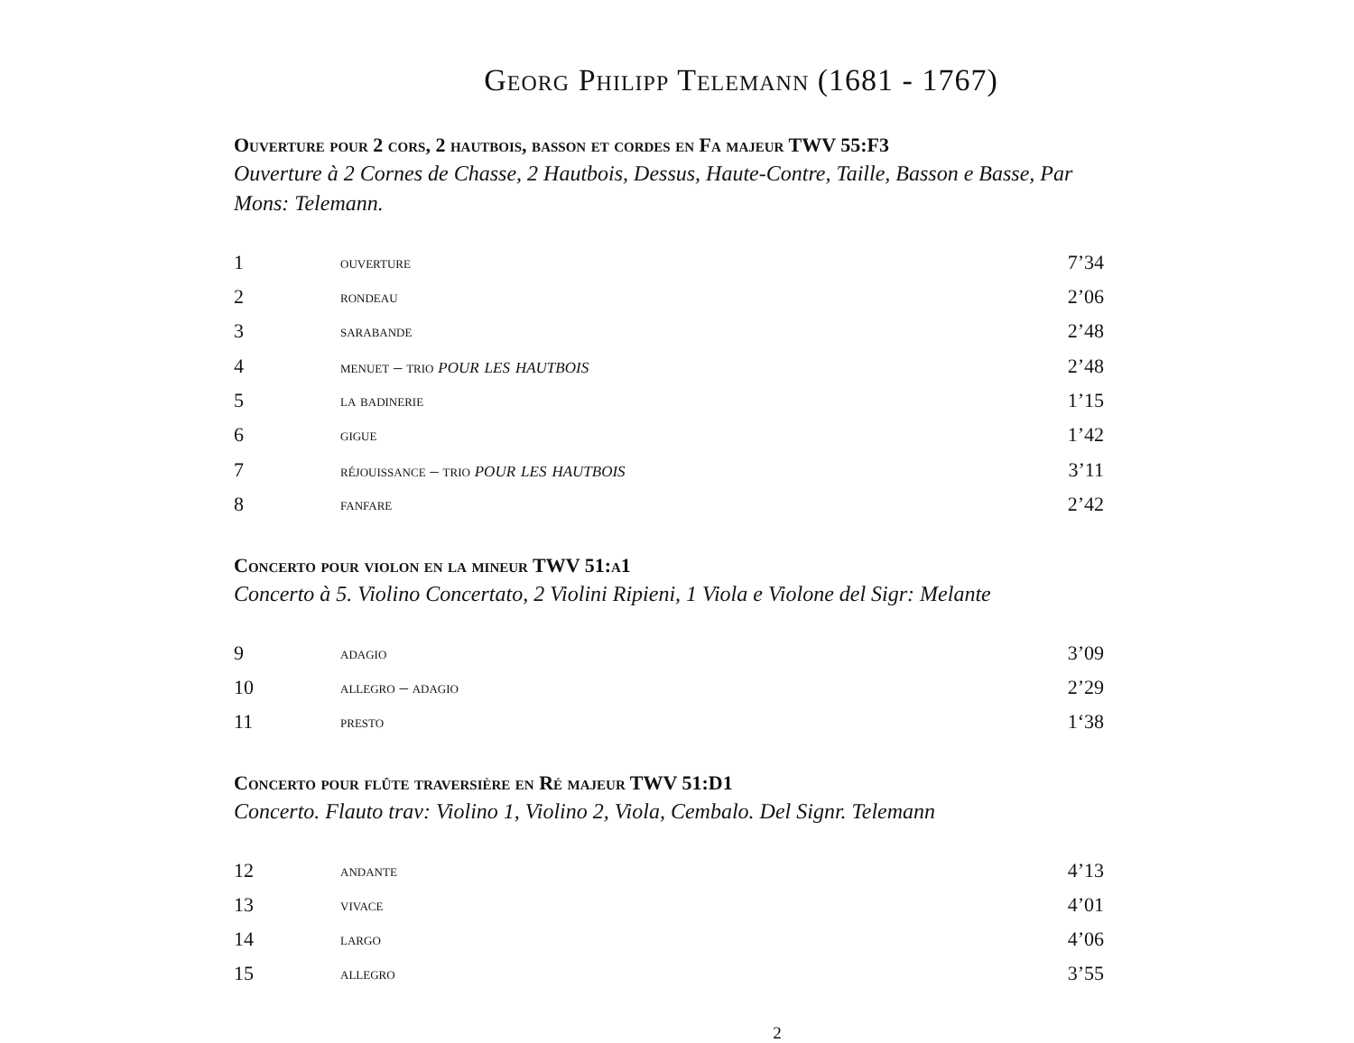Georg Philipp Telemann (1681 - 1767)
Ouverture pour 2 cors, 2 hautbois, basson et cordes en Fa majeur TWV 55:F3
Ouverture à 2 Cornes de Chasse, 2 Hautbois, Dessus, Haute-Contre, Taille, Basson e Basse, Par Mons: Telemann.
| 1 | ouverture | 7’34 |
| 2 | rondeau | 2’06 |
| 3 | sarabande | 2’48 |
| 4 | menuet – trio pour les hautbois | 2’48 |
| 5 | la badinerie | 1’15 |
| 6 | gigue | 1’42 |
| 7 | réjouissance – trio pour les hautbois | 3’11 |
| 8 | fanfare | 2’42 |
Concerto pour violon en la mineur TWV 51:a1
Concerto à 5. Violino Concertato, 2 Violini Ripieni, 1 Viola e Violone del Sigr: Melante
| 9 | adagio | 3’09 |
| 10 | allegro – adagio | 2’29 |
| 11 | presto | 1‘38 |
Concerto pour flûte traversière en Ré majeur TWV 51:D1
Concerto. Flauto trav: Violino 1, Violino 2, Viola, Cembalo. Del Signr. Telemann
| 12 | andante | 4’13 |
| 13 | vivace | 4’01 |
| 14 | largo | 4’06 |
| 15 | allegro | 3’55 |
2